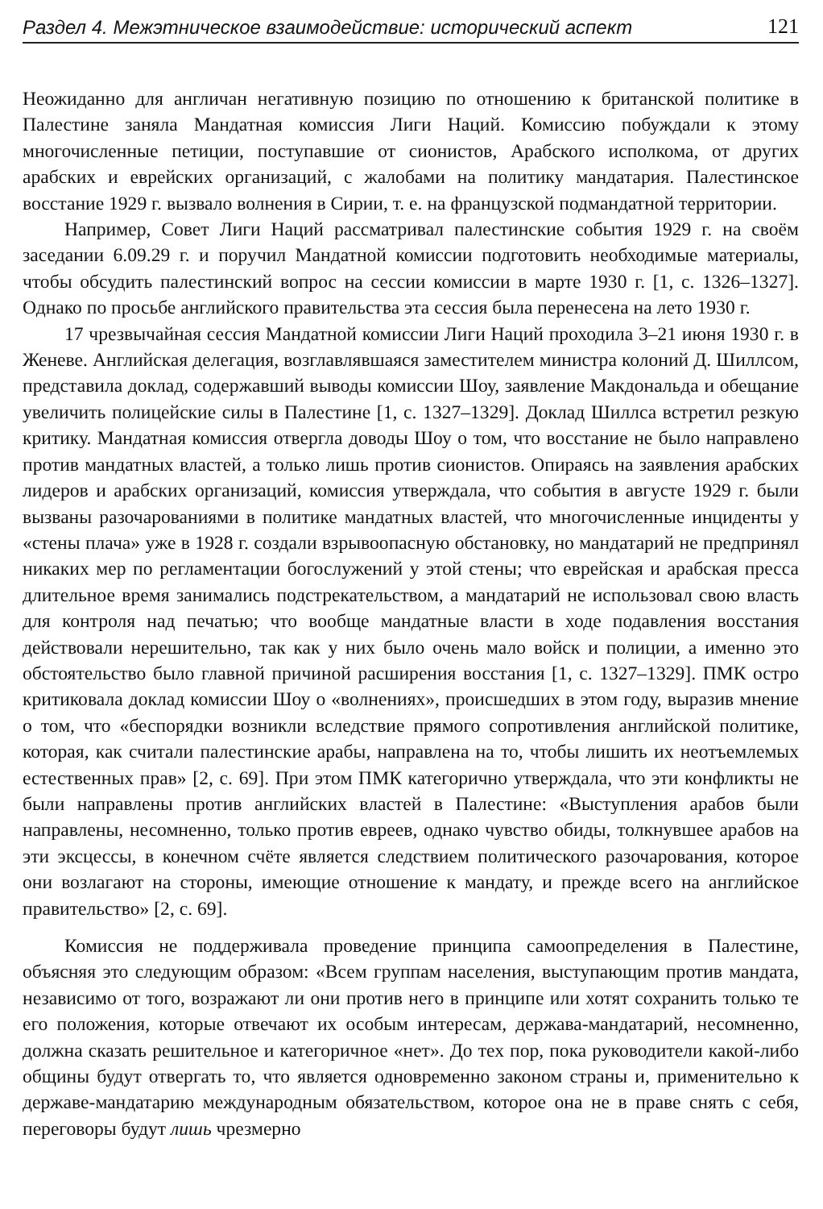Раздел 4. Межэтническое взаимодействие: исторический аспект 121
Неожиданно для англичан негативную позицию по отношению к британской политике в Палестине заняла Мандатная комиссия Лиги Наций. Комиссию побуждали к этому многочисленные петиции, поступавшие от сионистов, Арабского исполкома, от других арабских и еврейских организаций, с жалобами на политику мандатария. Палестинское восстание 1929 г. вызвало волнения в Сирии, т. е. на французской подмандатной территории.
Например, Совет Лиги Наций рассматривал палестинские события 1929 г. на своём заседании 6.09.29 г. и поручил Мандатной комиссии подготовить необходимые материалы, чтобы обсудить палестинский вопрос на сессии комиссии в марте 1930 г. [1, с. 1326–1327]. Однако по просьбе английского правительства эта сессия была перенесена на лето 1930 г.
17 чрезвычайная сессия Мандатной комиссии Лиги Наций проходила 3–21 июня 1930 г. в Женеве. Английская делегация, возглавлявшаяся заместителем министра колоний Д. Шиллсом, представила доклад, содержавший выводы комиссии Шоу, заявление Макдональда и обещание увеличить полицейские силы в Палестине [1, с. 1327–1329]. Доклад Шиллса встретил резкую критику. Мандатная комиссия отвергла доводы Шоу о том, что восстание не было направлено против мандатных властей, а только лишь против сионистов. Опираясь на заявления арабских лидеров и арабских организаций, комиссия утверждала, что события в августе 1929 г. были вызваны разочарованиями в политике мандатных властей, что многочисленные инциденты у «стены плача» уже в 1928 г. создали взрывоопасную обстановку, но мандатарий не предпринял никаких мер по регламентации богослужений у этой стены; что еврейская и арабская пресса длительное время занимались подстрекательством, а мандатарий не использовал свою власть для контроля над печатью; что вообще мандатные власти в ходе подавления восстания действовали нерешительно, так как у них было очень мало войск и полиции, а именно это обстоятельство было главной причиной расширения восстания [1, с. 1327–1329]. ПМК остро критиковала доклад комиссии Шоу о «волнениях», происшедших в этом году, выразив мнение о том, что «беспорядки возникли вследствие прямого сопротивления английской политике, которая, как считали палестинские арабы, направлена на то, чтобы лишить их неотъемлемых естественных прав» [2, с. 69]. При этом ПМК категорично утверждала, что эти конфликты не были направлены против английских властей в Палестине: «Выступления арабов были направлены, несомненно, только против евреев, однако чувство обиды, толкнувшее арабов на эти эксцессы, в конечном счёте является следствием политического разочарования, которое они возлагают на стороны, имеющие отношение к мандату, и прежде всего на английское правительство» [2, с. 69].
Комиссия не поддерживала проведение принципа самоопределения в Палестине, объясняя это следующим образом: «Всем группам населения, выступающим против мандата, независимо от того, возражают ли они против него в принципе или хотят сохранить только те его положения, которые отвечают их особым интересам, держава-мандатарий, несомненно, должна сказать решительное и категоричное «нет». До тех пор, пока руководители какой-либо общины будут отвергать то, что является одновременно законом страны и, применительно к державе-мандатарию международным обязательством, которое она не в праве снять с себя, переговоры будут лишь чрезмерно